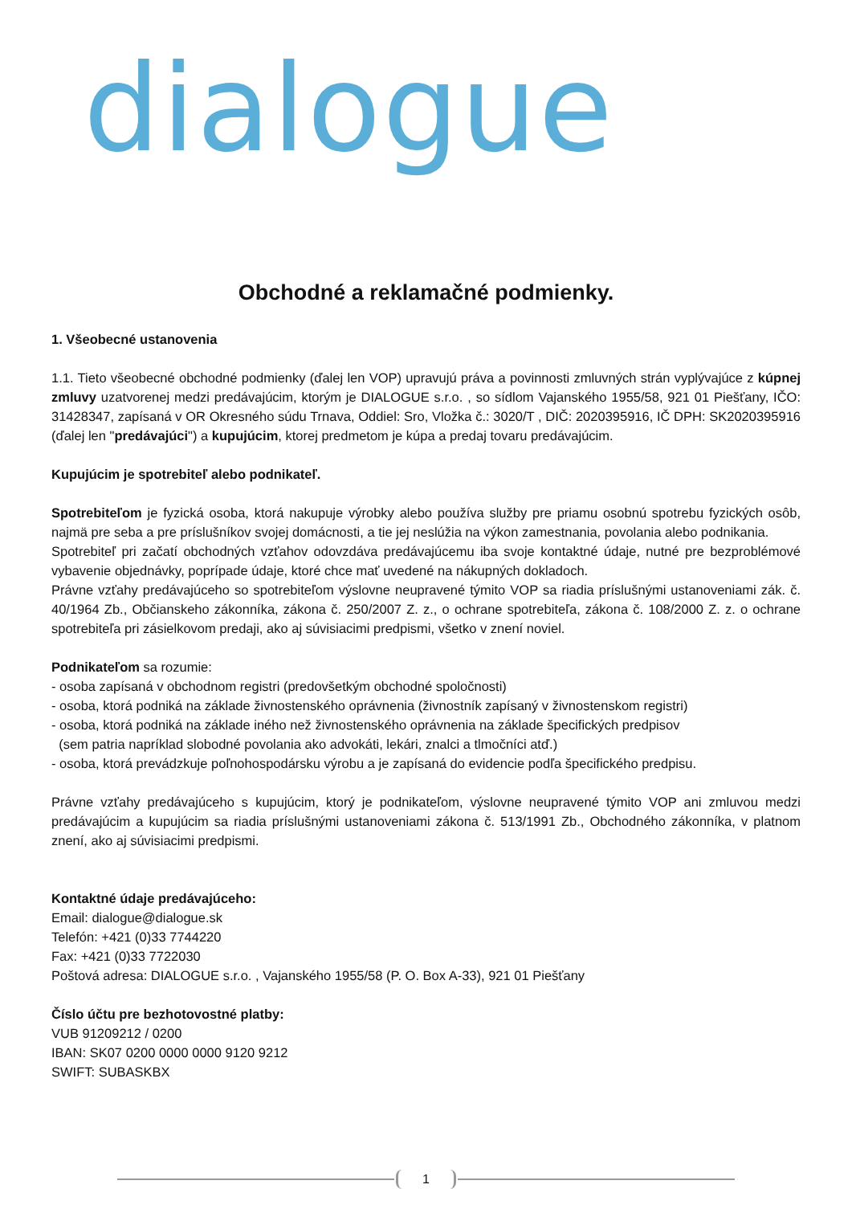dialogue
Obchodné a reklamačné podmienky.
1. Všeobecné ustanovenia
1.1. Tieto všeobecné obchodné podmienky (ďalej len VOP) upravujú práva a povinnosti zmluvných strán vyplývajúce z kúpnej zmluvy uzatvorenej medzi predávajúcim, ktorým je DIALOGUE s.r.o. , so sídlom Vajanského 1955/58, 921 01 Piešťany, IČO: 31428347, zapísaná v OR Okresného súdu Trnava, Oddiel: Sro, Vložka č.: 3020/T , DIČ: 2020395916, IČ DPH: SK2020395916 (ďalej len "predávajúci") a kupujúcim, ktorej predmetom je kúpa a predaj tovaru predávajúcim.
Kupujúcim je spotrebiteľ alebo podnikateľ.
Spotrebiteľom je fyzická osoba, ktorá nakupuje výrobky alebo používa služby pre priamu osobnú spotrebu fyzických osôb, najmä pre seba a pre príslušníkov svojej domácnosti, a tie jej neslúžia na výkon zamestnania, povolania alebo podnikania.
Spotrebiteľ pri začatí obchodných vzťahov odovzdáva predávajúcemu iba svoje kontaktné údaje, nutné pre bezproblémové vybavenie objednávky, poprípade údaje, ktoré chce mať uvedené na nákupných dokladoch.
Právne vzťahy predávajúceho so spotrebiteľom výslovne neupravené týmito VOP sa riadia príslušnými ustanoveniami zák. č. 40/1964 Zb., Občianskeho zákonníka, zákona č. 250/2007 Z. z., o ochrane spotrebiteľa, zákona č. 108/2000 Z. z. o ochrane spotrebiteľa pri zásielkovom predaji, ako aj súvisiacimi predpismi, všetko v znení noviel.
Podnikateľom sa rozumie:
- osoba zapísaná v obchodnom registri (predovšetkým obchodné spoločnosti)
- osoba, ktorá podniká na základe živnostenského oprávnenia (živnostník zapísaný v živnostenskom registri)
- osoba, ktorá podniká na základe iného než živnostenského oprávnenia na základe špecifických predpisov
(sem patria napríklad slobodné povolania ako advokáti, lekári, znalci a tlmočníci atď.)
- osoba, ktorá prevádzkuje poľnohospodársku výrobu a je zapísaná do evidencie podľa špecifického predpisu.
Právne vzťahy predávajúceho s kupujúcim, ktorý je podnikateľom, výslovne neupravené týmito VOP ani zmluvou medzi predávajúcim a kupujúcim sa riadia príslušnými ustanoveniami zákona č. 513/1991 Zb., Obchodného zákonníka, v platnom znení, ako aj súvisiacimi predpismi.
Kontaktné údaje predávajúceho:
Email: dialogue@dialogue.sk
Telefón: +421 (0)33 7744220
Fax: +421 (0)33 7722030
Poštová adresa: DIALOGUE s.r.o. , Vajanského 1955/58 (P. O. Box A-33), 921 01 Piešťany
Číslo účtu pre bezhotovostné platby:
VUB 91209212 / 0200
IBAN: SK07 0200 0000 0000 9120 9212
SWIFT: SUBASKBX
1